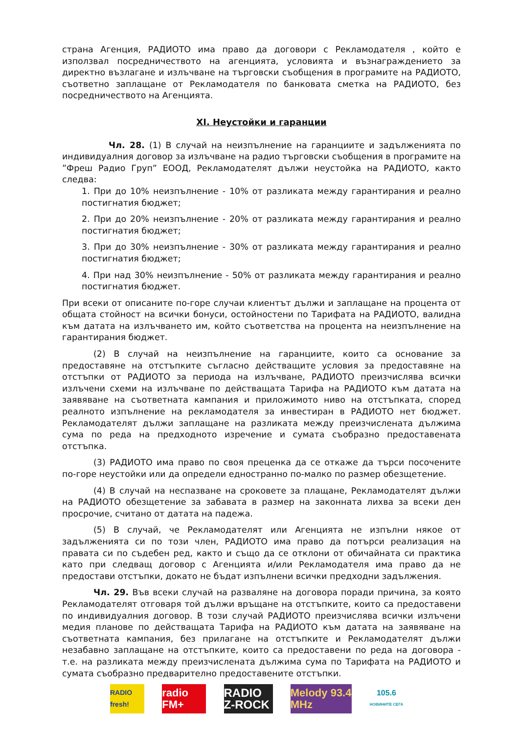страна Агенция, РАДИОТО има право да договори с Рекламодателя , който е използвал посредничеството на агенцията, условията и възнаграждението за директно възлагане и излъчване на търговски съобщения в програмите на РАДИОТО, съответно заплащане от Рекламодателя по банковата сметка на РАДИОТО, без посредничеството на Агенцията.
XI. Неустойки и гаранции
Чл. 28. (1) В случай на неизпълнение на гаранциите и задълженията по индивидуалния договор за излъчване на радио търговски съобщения в програмите на ”Фреш Радио Груп” ЕООД, Рекламодателят дължи неустойка на РАДИОТО, както следва:
1. При до 10% неизпълнение - 10% от разликата между гарантирания и реално постигнатия бюджет;
2. При до 20% неизпълнение - 20% от разликата между гарантирания и реално постигнатия бюджет;
3. При до 30% неизпълнение - 30% от разликата между гарантирания и реално постигнатия бюджет;
4. При над 30% неизпълнение - 50% от разликата между гарантирания и реално постигнатия бюджет.
При всеки от описаните по-горе случаи клиентът дължи и заплащане на процента от общата стойност на всички бонуси, остойностени по Тарифата на РАДИОТО, валидна към датата на излъчването им, който съответства на процента на неизпълнение на гарантирания бюджет.
(2) В случай на неизпълнение на гаранциите, които са основание за предоставяне на отстъпките съгласно действащите условия за предоставяне на отстъпки от РАДИОТО за периода на излъчване, РАДИОТО преизчислява всички излъчени схеми на излъчване по действащата Тарифа на РАДИОТО към датата на заявяване на съответната кампания и приложимото ниво на отстъпката, според реалното изпълнение на рекламодателя за инвестиран в РАДИОТО нет бюджет. Рекламодателят дължи заплащане на разликата между преизчислената дължима сума по реда на предходното изречение и сумата съобразно предоставената отстъпка.
(3) РАДИОТО има право по своя преценка да се откаже да търси посочените по-горе неустойки или да определи едностранно по-малко по размер обезщетение.
(4) В случай на неспазване на сроковете за плащане, Рекламодателят дължи на РАДИОТО обезщетение за забавата в размер на законната лихва за всеки ден просрочие, считано от датата на падежа.
(5) В случай, че Рекламодателят или Агенцията не изпълни някое от задълженията си по този член, РАДИОТО има право да потърси реализация на правата си по съдебен ред, както и също да се отклони от обичайната си практика като при следващ договор с Агенцията и/или Рекламодателя има право да не предостави отстъпки, докато не бъдат изпълнени всички предходни задължения.
Чл. 29. Във всеки случай на разваляне на договора поради причина, за която Рекламодателят отговаря той дължи връщане на отстъпките, които са предоставени по индивидуалния договор. В този случай РАДИОТО преизчислява всички излъчени медия планове по действащата Тарифа на РАДИОТО към датата на заявяване на съответната кампания, без прилагане на отстъпките и Рекламодателят дължи незабавно заплащане на отстъпките, които са предоставени по реда на договора - т.е. на разликата между преизчислената дължима сума по Тарифата на РАДИОТО и сумата съобразно предварително предоставените отстъпки.
RADIO fresh!
radio FM+
RADIO Z-ROCK
Melody 93.4 MHz
105.6
НОВИНИТЕ СЕГА